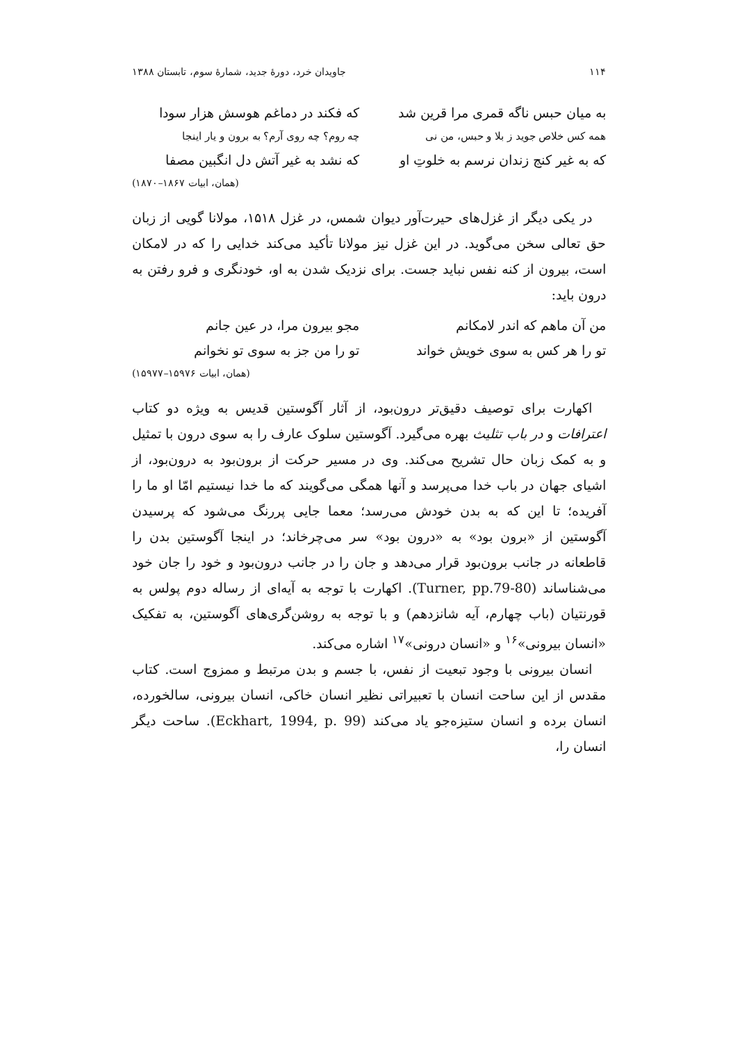۱۱۴ جاویدان خرد، دورهٔ جدید، شمارهٔ سوم، تابستان ۱۳۸۸
به میان حبس ناگه قمری مرا قرین شد که فکند در دماغم هوسش هزار سودا
همه کس خلاص جوید ز بلا و حبس، من نی چه روم؟ چه روی آرم؟ به برون و یار اینجا
که به غیر کنج زندان نرسم به خلوتِ او که نشد به غیر آتش دل انگبین مصفا
(همان، ابیات ۱۸۶۷–۱۸۷۰)
در یکی دیگر از غزل‌های حیرت‌آور دیوان شمس، در غزل ۱۵۱۸، مولانا گویی از زبان حق تعالی سخن می‌گوید. در این غزل نیز مولانا تأکید می‌کند خدایی را که در لامکان است، بیرون از کنه نفس نباید جست. برای نزدیک شدن به او، خودنگری و فرو رفتن به درون باید:
من آن ماهم که اندر لامکانم مجو بیرون مرا، در عین جانم
تو را هر کس به سوی خویش خواند تو را من جز به سوی تو نخوانم
(همان، ابیات ۱۵۹۷۶–۱۵۹۷۷)
اکهارت برای توصیف دقیق‌تر درون‌بود، از آثار آگوستین قدیس به ویژه دو کتاب اعترافات و در باب تثلیث بهره می‌گیرد. آگوستین سلوک عارف را به سوی درون با تمثیل و به کمک زبان حال تشریح می‌کند. وی در مسیر حرکت از برون‌بود به درون‌بود، از اشیای جهان در باب خدا می‌پرسد و آنها همگی می‌گویند که ما خدا نیستیم امّا او ما را آفریده؛ تا این که به بدن خودش می‌رسد؛ معما جایی پررنگ می‌شود که پرسیدن آگوستین از «برون بود» به «درون بود» سر می‌چرخاند؛ در اینجا آگوستین بدن را قاطعانه در جانب برون‌بود قرار می‌دهد و جان را در جانب درون‌بود و خود را جان خود می‌شناساند (Turner, pp.79-80). اکهارت با توجه به آیه‌ای از رساله دوم پولس به قورنتیان (باب چهارم، آیه شانزدهم) و با توجه به روشن‌گری‌های آگوستین، به تفکیک «انسان بیرونی»<sup>۱۶</sup> و «انسان درونی»<sup>۱۷</sup> اشاره می‌کند.
انسان بیرونی با وجود تبعیت از نفس، با جسم و بدن مرتبط و ممزوج است. کتاب مقدس از این ساحت انسان با تعبیراتی نظیر انسان خاکی، انسان بیرونی، سالخورده، انسان برده و انسان ستیزه‌جو یاد می‌کند (Eckhart, 1994, p. 99). ساحت دیگر انسان را،